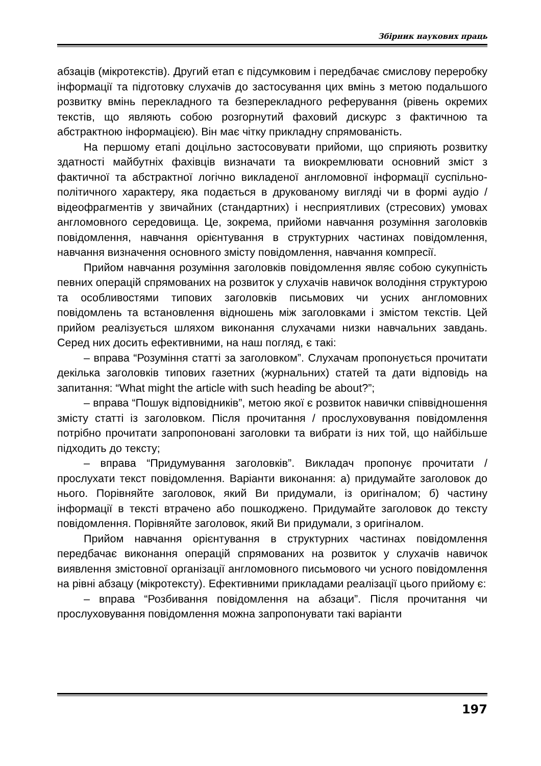Збірник наукових праць
абзаців (мікротекстів). Другий етап є підсумковим і передбачає смислову переробку інформації та підготовку слухачів до застосування цих вмінь з метою подальшого розвитку вмінь перекладного та безперекладного реферування (рівень окремих текстів, що являють собою розгорнутий фаховий дискурс з фактичною та абстрактною інформацією). Він має чітку прикладну спрямованість.
На першому етапі доцільно застосовувати прийоми, що сприяють розвитку здатності майбутніх фахівців визначати та виокремлювати основний зміст з фактичної та абстрактної логічно викладеної англомовної інформації суспільно-політичного характеру, яка подається в друкованому вигляді чи в формі аудіо / відеофрагментів у звичайних (стандартних) і несприятливих (стресових) умовах англомовного середовища. Це, зокрема, прийоми навчання розуміння заголовків повідомлення, навчання орієнтування в структурних частинах повідомлення, навчання визначення основного змісту повідомлення, навчання компресії.
Прийом навчання розуміння заголовків повідомлення являє собою сукупність певних операцій спрямованих на розвиток у слухачів навичок володіння структурою та особливостями типових заголовків письмових чи усних англомовних повідомлень та встановлення відношень між заголовками і змістом текстів. Цей прийом реалізується шляхом виконання слухачами низки навчальних завдань. Серед них досить ефективними, на наш погляд, є такі:
– вправа “Розуміння статті за заголовком”. Слухачам пропонується прочитати декілька заголовків типових газетних (журнальних) статей та дати відповідь на запитання: “What might the article with such heading be about?”;
– вправа “Пошук відповідників”, метою якої є розвиток навички співвідношення змісту статті із заголовком. Після прочитання / прослуховування повідомлення потрібно прочитати запропоновані заголовки та вибрати із них той, що найбільше підходить до тексту;
– вправа “Придумування заголовків”. Викладач пропонує прочитати / прослухати текст повідомлення. Варіанти виконання: а) придумайте заголовок до нього. Порівняйте заголовок, який Ви придумали, із оригіналом; б) частину інформації в тексті втрачено або пошкоджено. Придумайте заголовок до тексту повідомлення. Порівняйте заголовок, який Ви придумали, з оригіналом.
Прийом навчання орієнтування в структурних частинах повідомлення передбачає виконання операцій спрямованих на розвиток у слухачів навичок виявлення змістовної організації англомовного письмового чи усного повідомлення на рівні абзацу (мікротексту). Ефективними прикладами реалізації цього прийому є:
– вправа “Розбивання повідомлення на абзаци”. Після прочитання чи прослуховування повідомлення можна запропонувати такі варіанти
197